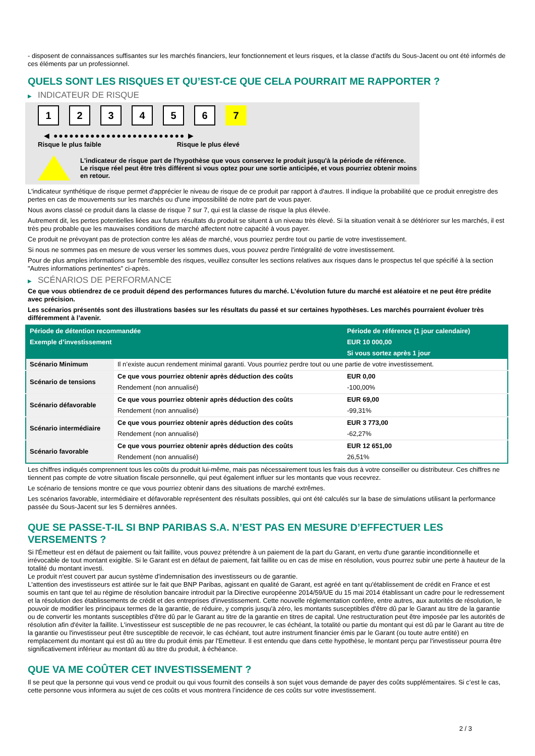- disposent de connaissances suffisantes sur les marchés financiers, leur fonctionnement et leurs risques, et la classe d'actifs du Sous-Jacent ou ont été informés de ces éléments par un professionnel.
QUELS SONT LES RISQUES ET QU’EST-CE QUE CELA POURRAIT ME RAPPORTER ?
▶ INDICATEUR DE RISQUE
1 2 3 4 5 6 7
◀ ●●●●●●●●●●●●●●●●●●●●●●●●● ▶
Risque le plus faible Risque le plus élevé
L'indicateur de risque part de l'hypothèse que vous conservez le produit jusqu'à la période de référence.
Le risque réel peut être très différent si vous optez pour une sortie anticipée, et vous pourriez obtenir moins en retour.
L'indicateur synthétique de risque permet d'apprécier le niveau de risque de ce produit par rapport à d'autres. Il indique la probabilité que ce produit enregistre des pertes en cas de mouvements sur les marchés ou d'une impossibilité de notre part de vous payer.
Nous avons classé ce produit dans la classe de risque 7 sur 7, qui est la classe de risque la plus élevée.
Autrement dit, les pertes potentielles liées aux futurs résultats du produit se situent à un niveau très élevé. Si la situation venait à se détériorer sur les marchés, il est très peu probable que les mauvaises conditions de marché affectent notre capacité à vous payer.
Ce produit ne prévoyant pas de protection contre les aléas de marché, vous pourriez perdre tout ou partie de votre investissement.
Si nous ne sommes pas en mesure de vous verser les sommes dues, vous pouvez perdre l'intégralité de votre investissement.
Pour de plus amples informations sur l'ensemble des risques, veuillez consulter les sections relatives aux risques dans le prospectus tel que spécifié à la section "Autres informations pertinentes" ci-après.
▶ SCÉNARIOS DE PERFORMANCE
Ce que vous obtiendrez de ce produit dépend des performances futures du marché. L’évolution future du marché est aléatoire et ne peut être prédite avec précision.
Les scénarios présentés sont des illustrations basées sur les résultats du passé et sur certaines hypothèses. Les marchés pourraient évoluer très différemment à l’avenir.
| Période de détention recommandée | | Période de référence (1 jour calendaire) |
| Exemple d’investissement | | EUR 10 000,00 |
| | | Si vous sortez après 1 jour |
| Scénario Minimum | Il n’existe aucun rendement minimal garanti. Vous pourriez perdre tout ou une partie de votre investissement. | |
| Scénario de tensions | Ce que vous pourriez obtenir après déduction des coûts | EUR 0,00 |
| | Rendement (non annualisé) | -100,00% |
| Scénario défavorable | Ce que vous pourriez obtenir après déduction des coûts | EUR 69,00 |
| | Rendement (non annualisé) | -99,31% |
| Scénario intermédiaire | Ce que vous pourriez obtenir après déduction des coûts | EUR 3 773,00 |
| | Rendement (non annualisé) | -62,27% |
| Scénario favorable | Ce que vous pourriez obtenir après déduction des coûts | EUR 12 651,00 |
| | Rendement (non annualisé) | 26,51% |
Les chiffres indiqués comprennent tous les coûts du produit lui-même, mais pas nécessairement tous les frais dus à votre conseiller ou distributeur. Ces chiffres ne tiennent pas compte de votre situation fiscale personnelle, qui peut également influer sur les montants que vous recevrez.
Le scénario de tensions montre ce que vous pourriez obtenir dans des situations de marché extrêmes.
Les scénarios favorable, intermédiaire et défavorable représentent des résultats possibles, qui ont été calculés sur la base de simulations utilisant la performance passée du Sous-Jacent sur les 5 dernières années.
QUE SE PASSE-T-IL SI BNP PARIBAS S.A. N’EST PAS EN MESURE D’EFFECTUER LES VERSEMENTS ?
Si l'Émetteur est en défaut de paiement ou fait faillite, vous pouvez prétendre à un paiement de la part du Garant, en vertu d'une garantie inconditionnelle et irrévocable de tout montant exigible. Si le Garant est en défaut de paiement, fait faillite ou en cas de mise en résolution, vous pourrez subir une perte à hauteur de la totalité du montant investi.
Le produit n'est couvert par aucun système d'indemnisation des investisseurs ou de garantie.
L'attention des investisseurs est attirée sur le fait que BNP Paribas, agissant en qualité de Garant, est agréé en tant qu'établissement de crédit en France et est soumis en tant que tel au régime de résolution bancaire introduit par la Directive européenne 2014/59/UE du 15 mai 2014 établissant un cadre pour le redressement et la résolution des établissements de crédit et des entreprises d'investissement. Cette nouvelle réglementation confère, entre autres, aux autorités de résolution, le pouvoir de modifier les principaux termes de la garantie, de réduire, y compris jusqu'à zéro, les montants susceptibles d'être dû par le Garant au titre de la garantie ou de convertir les montants susceptibles d'être dû par le Garant au titre de la garantie en titres de capital. Une restructuration peut être imposée par les autorités de résolution afin d'éviter la faillite. L'investisseur est susceptible de ne pas recouvrer, le cas échéant, la totalité ou partie du montant qui est dû par le Garant au titre de la garantie ou l'investisseur peut être susceptible de recevoir, le cas échéant, tout autre instrument financier émis par le Garant (ou toute autre entité) en remplacement du montant qui est dû au titre du produit émis par l'Emetteur. Il est entendu que dans cette hypothèse, le montant perçu par l'investisseur pourra être significativement inférieur au montant dû au titre du produit, à échéance.
QUE VA ME COÛTER CET INVESTISSEMENT ?
Il se peut que la personne qui vous vend ce produit ou qui vous fournit des conseils à son sujet vous demande de payer des coûts supplémentaires. Si c’est le cas, cette personne vous informera au sujet de ces coûts et vous montrera l’incidence de ces coûts sur votre investissement.
2 / 3